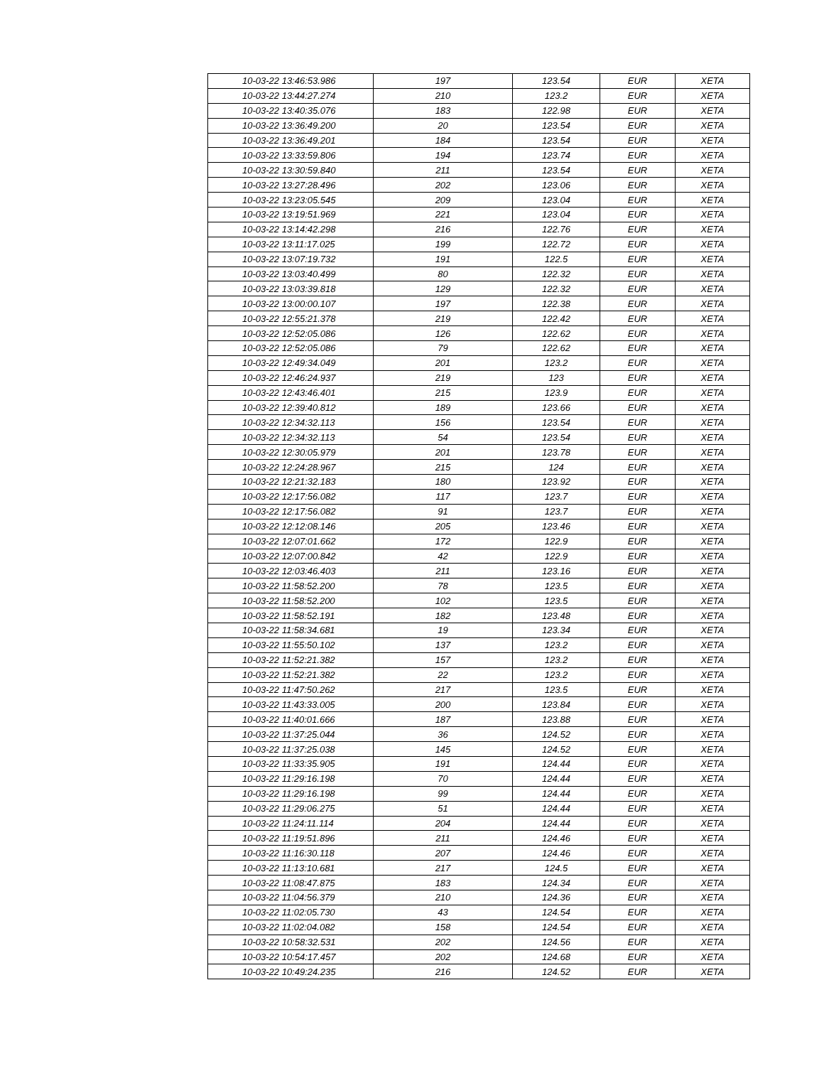| 10-03-22 13:46:53.986 | 197 | 123.54 | EUR | XETA |
| 10-03-22 13:44:27.274 | 210 | 123.2 | EUR | XETA |
| 10-03-22 13:40:35.076 | 183 | 122.98 | EUR | XETA |
| 10-03-22 13:36:49.200 | 20 | 123.54 | EUR | XETA |
| 10-03-22 13:36:49.201 | 184 | 123.54 | EUR | XETA |
| 10-03-22 13:33:59.806 | 194 | 123.74 | EUR | XETA |
| 10-03-22 13:30:59.840 | 211 | 123.54 | EUR | XETA |
| 10-03-22 13:27:28.496 | 202 | 123.06 | EUR | XETA |
| 10-03-22 13:23:05.545 | 209 | 123.04 | EUR | XETA |
| 10-03-22 13:19:51.969 | 221 | 123.04 | EUR | XETA |
| 10-03-22 13:14:42.298 | 216 | 122.76 | EUR | XETA |
| 10-03-22 13:11:17.025 | 199 | 122.72 | EUR | XETA |
| 10-03-22 13:07:19.732 | 191 | 122.5 | EUR | XETA |
| 10-03-22 13:03:40.499 | 80 | 122.32 | EUR | XETA |
| 10-03-22 13:03:39.818 | 129 | 122.32 | EUR | XETA |
| 10-03-22 13:00:00.107 | 197 | 122.38 | EUR | XETA |
| 10-03-22 12:55:21.378 | 219 | 122.42 | EUR | XETA |
| 10-03-22 12:52:05.086 | 126 | 122.62 | EUR | XETA |
| 10-03-22 12:52:05.086 | 79 | 122.62 | EUR | XETA |
| 10-03-22 12:49:34.049 | 201 | 123.2 | EUR | XETA |
| 10-03-22 12:46:24.937 | 219 | 123 | EUR | XETA |
| 10-03-22 12:43:46.401 | 215 | 123.9 | EUR | XETA |
| 10-03-22 12:39:40.812 | 189 | 123.66 | EUR | XETA |
| 10-03-22 12:34:32.113 | 156 | 123.54 | EUR | XETA |
| 10-03-22 12:34:32.113 | 54 | 123.54 | EUR | XETA |
| 10-03-22 12:30:05.979 | 201 | 123.78 | EUR | XETA |
| 10-03-22 12:24:28.967 | 215 | 124 | EUR | XETA |
| 10-03-22 12:21:32.183 | 180 | 123.92 | EUR | XETA |
| 10-03-22 12:17:56.082 | 117 | 123.7 | EUR | XETA |
| 10-03-22 12:17:56.082 | 91 | 123.7 | EUR | XETA |
| 10-03-22 12:12:08.146 | 205 | 123.46 | EUR | XETA |
| 10-03-22 12:07:01.662 | 172 | 122.9 | EUR | XETA |
| 10-03-22 12:07:00.842 | 42 | 122.9 | EUR | XETA |
| 10-03-22 12:03:46.403 | 211 | 123.16 | EUR | XETA |
| 10-03-22 11:58:52.200 | 78 | 123.5 | EUR | XETA |
| 10-03-22 11:58:52.200 | 102 | 123.5 | EUR | XETA |
| 10-03-22 11:58:52.191 | 182 | 123.48 | EUR | XETA |
| 10-03-22 11:58:34.681 | 19 | 123.34 | EUR | XETA |
| 10-03-22 11:55:50.102 | 137 | 123.2 | EUR | XETA |
| 10-03-22 11:52:21.382 | 157 | 123.2 | EUR | XETA |
| 10-03-22 11:52:21.382 | 22 | 123.2 | EUR | XETA |
| 10-03-22 11:47:50.262 | 217 | 123.5 | EUR | XETA |
| 10-03-22 11:43:33.005 | 200 | 123.84 | EUR | XETA |
| 10-03-22 11:40:01.666 | 187 | 123.88 | EUR | XETA |
| 10-03-22 11:37:25.044 | 36 | 124.52 | EUR | XETA |
| 10-03-22 11:37:25.038 | 145 | 124.52 | EUR | XETA |
| 10-03-22 11:33:35.905 | 191 | 124.44 | EUR | XETA |
| 10-03-22 11:29:16.198 | 70 | 124.44 | EUR | XETA |
| 10-03-22 11:29:16.198 | 99 | 124.44 | EUR | XETA |
| 10-03-22 11:29:06.275 | 51 | 124.44 | EUR | XETA |
| 10-03-22 11:24:11.114 | 204 | 124.44 | EUR | XETA |
| 10-03-22 11:19:51.896 | 211 | 124.46 | EUR | XETA |
| 10-03-22 11:16:30.118 | 207 | 124.46 | EUR | XETA |
| 10-03-22 11:13:10.681 | 217 | 124.5 | EUR | XETA |
| 10-03-22 11:08:47.875 | 183 | 124.34 | EUR | XETA |
| 10-03-22 11:04:56.379 | 210 | 124.36 | EUR | XETA |
| 10-03-22 11:02:05.730 | 43 | 124.54 | EUR | XETA |
| 10-03-22 11:02:04.082 | 158 | 124.54 | EUR | XETA |
| 10-03-22 10:58:32.531 | 202 | 124.56 | EUR | XETA |
| 10-03-22 10:54:17.457 | 202 | 124.68 | EUR | XETA |
| 10-03-22 10:49:24.235 | 216 | 124.52 | EUR | XETA |